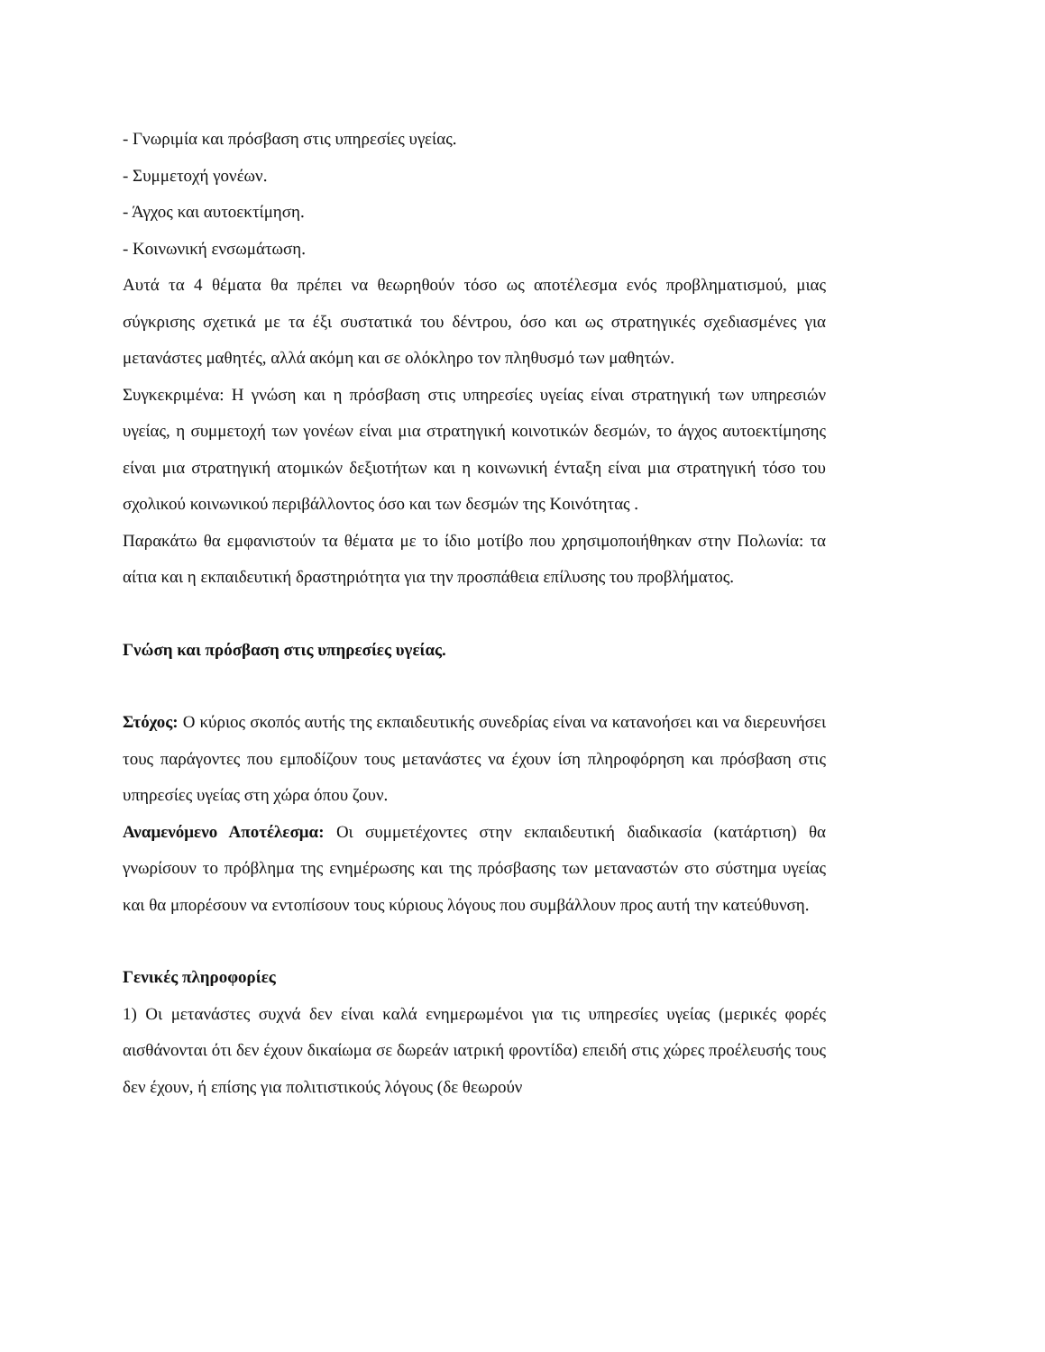- Γνωριμία και πρόσβαση στις υπηρεσίες υγείας.
- Συμμετοχή γονέων.
- Άγχος και αυτοεκτίμηση.
- Κοινωνική ενσωμάτωση.
Αυτά τα 4 θέματα θα πρέπει να θεωρηθούν τόσο ως αποτέλεσμα ενός προβληματισμού, μιας σύγκρισης σχετικά με τα έξι συστατικά του δέντρου, όσο και ως στρατηγικές σχεδιασμένες για μετανάστες μαθητές, αλλά ακόμη και σε ολόκληρο τον πληθυσμό των μαθητών.
Συγκεκριμένα: Η γνώση και η πρόσβαση στις υπηρεσίες υγείας είναι στρατηγική των υπηρεσιών υγείας, η συμμετοχή των γονέων είναι μια στρατηγική κοινοτικών δεσμών, το άγχος αυτοεκτίμησης είναι μια στρατηγική ατομικών δεξιοτήτων και η κοινωνική ένταξη είναι μια στρατηγική τόσο του σχολικού κοινωνικού περιβάλλοντος όσο και των δεσμών της Κοινότητας .
Παρακάτω θα εμφανιστούν τα θέματα με το ίδιο μοτίβο που χρησιμοποιήθηκαν στην Πολωνία: τα αίτια και η εκπαιδευτική δραστηριότητα για την προσπάθεια επίλυσης του προβλήματος.
Γνώση και πρόσβαση στις υπηρεσίες υγείας.
Στόχος: Ο κύριος σκοπός αυτής της εκπαιδευτικής συνεδρίας είναι να κατανοήσει και να διερευνήσει τους παράγοντες που εμποδίζουν τους μετανάστες να έχουν ίση πληροφόρηση και πρόσβαση στις υπηρεσίες υγείας στη χώρα όπου ζουν.
Αναμενόμενο Αποτέλεσμα: Οι συμμετέχοντες στην εκπαιδευτική διαδικασία (κατάρτιση) θα γνωρίσουν το πρόβλημα της ενημέρωσης και της πρόσβασης των μεταναστών στο σύστημα υγείας και θα μπορέσουν να εντοπίσουν τους κύριους λόγους που συμβάλλουν προς αυτή την κατεύθυνση.
Γενικές πληροφορίες
1) Οι μετανάστες συχνά δεν είναι καλά ενημερωμένοι για τις υπηρεσίες υγείας (μερικές φορές αισθάνονται ότι δεν έχουν δικαίωμα σε δωρεάν ιατρική φροντίδα) επειδή στις χώρες προέλευσής τους δεν έχουν, ή επίσης για πολιτιστικούς λόγους (δε θεωρούν